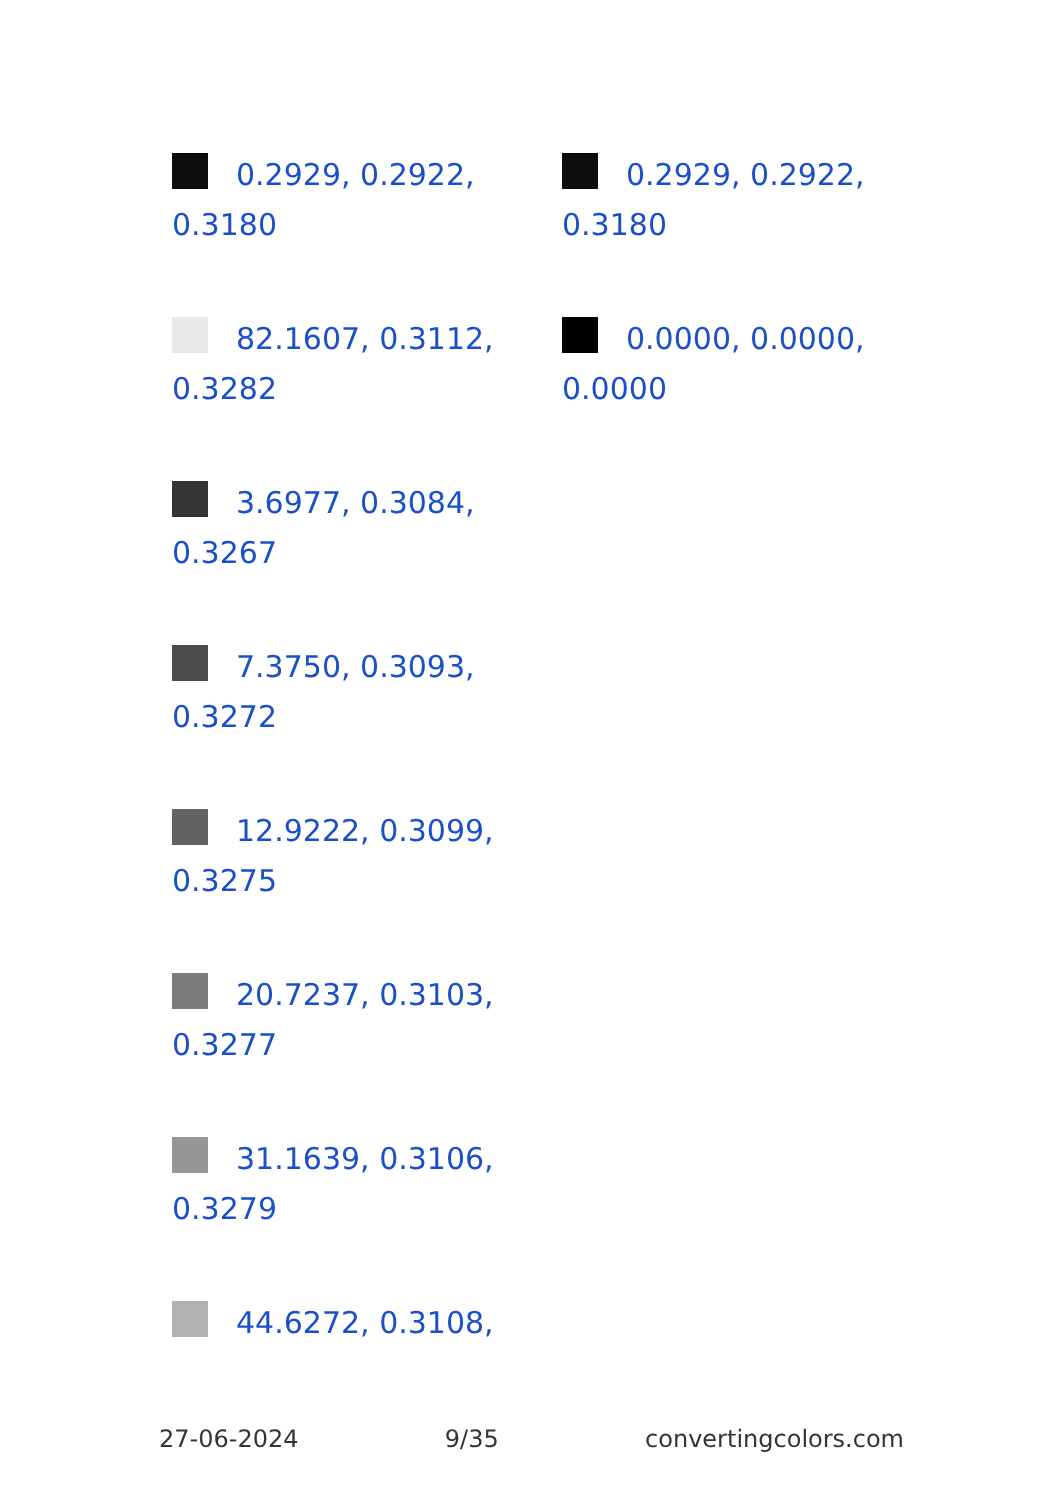0.2929, 0.2922,
0.3180
82.1607, 0.3112,
0.3282
3.6977, 0.3084,
0.3267
7.3750, 0.3093,
0.3272
12.9222, 0.3099,
0.3275
20.7237, 0.3103,
0.3277
31.1639, 0.3106,
0.3279
44.6272, 0.3108,
0.2929, 0.2922,
0.3180
0.0000, 0.0000,
0.0000
27-06-2024 9/35 convertingcolors.com